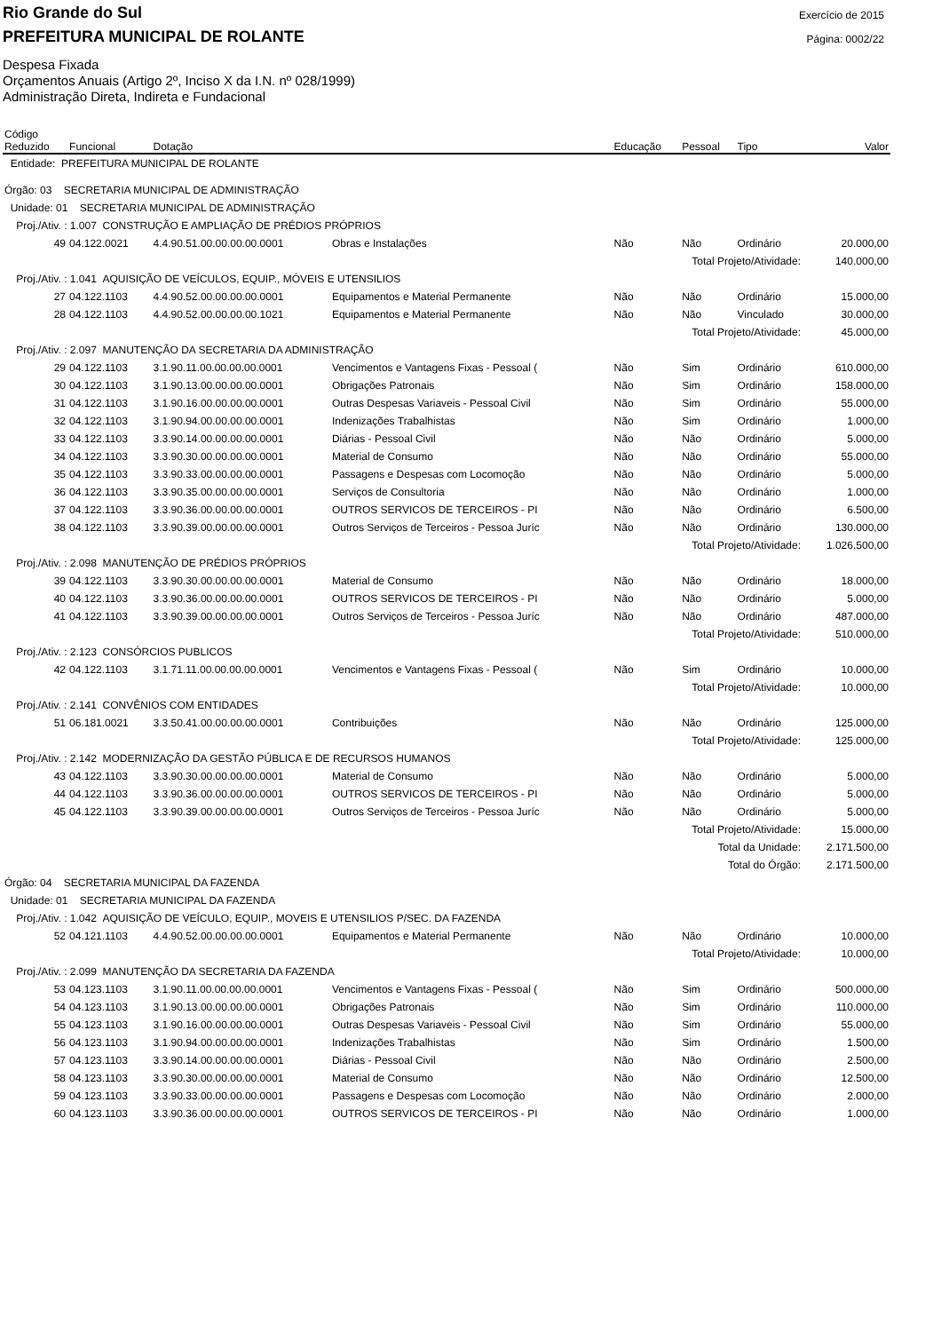Rio Grande do Sul
PREFEITURA MUNICIPAL DE ROLANTE
Exercício de 2015
Página: 0002/22
Despesa Fixada
Orçamentos Anuais (Artigo 2º, Inciso X da I.N. nº 028/1999)
Administração Direta, Indireta e Fundacional
| Código Reduzido | Funcional | Dotação | | Educação | Pessoal | Tipo | Valor |
| --- | --- | --- | --- | --- | --- | --- | --- |
| Entidade: PREFEITURA MUNICIPAL DE ROLANTE | | | | | | | |
| Órgão: 03 SECRETARIA MUNICIPAL DE ADMINISTRAÇÃO | | | | | | | |
| Unidade: 01 SECRETARIA MUNICIPAL DE ADMINISTRAÇÃO | | | | | | | |
| Proj./Ativ. : 1.007 CONSTRUÇÃO E AMPLIAÇÃO DE PRÉDIOS PRÓPRIOS | | | | | | | |
| 49 | 04.122.0021 | 4.4.90.51.00.00.00.00.0001 | Obras e Instalações | Não | Não | Ordinário | 20.000,00 |
| Total Projeto/Atividade: | | | | | | | 140.000,00 |
| Proj./Ativ. : 1.041 AQUISIÇÃO DE VEÍCULOS, EQUIP., MÓVEIS E UTENSILIOS | | | | | | | |
| 27 | 04.122.1103 | 4.4.90.52.00.00.00.00.0001 | Equipamentos e Material Permanente | Não | Não | Ordinário | 15.000,00 |
| 28 | 04.122.1103 | 4.4.90.52.00.00.00.00.1021 | Equipamentos e Material Permanente | Não | Não | Vinculado | 30.000,00 |
| Total Projeto/Atividade: | | | | | | | 45.000,00 |
| Proj./Ativ. : 2.097 MANUTENÇÃO DA SECRETARIA DA ADMINISTRAÇÃO | | | | | | | |
| 29 | 04.122.1103 | 3.1.90.11.00.00.00.00.0001 | Vencimentos e Vantagens Fixas - Pessoal ( | Não | Sim | Ordinário | 610.000,00 |
| 30 | 04.122.1103 | 3.1.90.13.00.00.00.00.0001 | Obrigações Patronais | Não | Sim | Ordinário | 158.000,00 |
| 31 | 04.122.1103 | 3.1.90.16.00.00.00.00.0001 | Outras Despesas Variaveis - Pessoal Civil | Não | Sim | Ordinário | 55.000,00 |
| 32 | 04.122.1103 | 3.1.90.94.00.00.00.00.0001 | Indenizações Trabalhistas | Não | Sim | Ordinário | 1.000,00 |
| 33 | 04.122.1103 | 3.3.90.14.00.00.00.00.0001 | Diárias - Pessoal Civil | Não | Não | Ordinário | 5.000,00 |
| 34 | 04.122.1103 | 3.3.90.30.00.00.00.00.0001 | Material de Consumo | Não | Não | Ordinário | 55.000,00 |
| 35 | 04.122.1103 | 3.3.90.33.00.00.00.00.0001 | Passagens e Despesas com Locomoção | Não | Não | Ordinário | 5.000,00 |
| 36 | 04.122.1103 | 3.3.90.35.00.00.00.00.0001 | Serviços de Consultoria | Não | Não | Ordinário | 1.000,00 |
| 37 | 04.122.1103 | 3.3.90.36.00.00.00.00.0001 | OUTROS SERVICOS DE TERCEIROS - PI | Não | Não | Ordinário | 6.500,00 |
| 38 | 04.122.1103 | 3.3.90.39.00.00.00.00.0001 | Outros Serviços de Terceiros - Pessoa Juríc | Não | Não | Ordinário | 130.000,00 |
| Total Projeto/Atividade: | | | | | | | 1.026.500,00 |
| Proj./Ativ. : 2.098 MANUTENÇÃO DE PRÉDIOS PRÓPRIOS | | | | | | | |
| 39 | 04.122.1103 | 3.3.90.30.00.00.00.00.0001 | Material de Consumo | Não | Não | Ordinário | 18.000,00 |
| 40 | 04.122.1103 | 3.3.90.36.00.00.00.00.0001 | OUTROS SERVICOS DE TERCEIROS - PI | Não | Não | Ordinário | 5.000,00 |
| 41 | 04.122.1103 | 3.3.90.39.00.00.00.00.0001 | Outros Serviços de Terceiros - Pessoa Juríc | Não | Não | Ordinário | 487.000,00 |
| Total Projeto/Atividade: | | | | | | | 510.000,00 |
| Proj./Ativ. : 2.123 CONSÓRCIOS PUBLICOS | | | | | | | |
| 42 | 04.122.1103 | 3.1.71.11.00.00.00.00.0001 | Vencimentos e Vantagens Fixas - Pessoal ( | Não | Sim | Ordinário | 10.000,00 |
| Total Projeto/Atividade: | | | | | | | 10.000,00 |
| Proj./Ativ. : 2.141 CONVÊNIOS COM ENTIDADES | | | | | | | |
| 51 | 06.181.0021 | 3.3.50.41.00.00.00.00.0001 | Contribuições | Não | Não | Ordinário | 125.000,00 |
| Total Projeto/Atividade: | | | | | | | 125.000,00 |
| Proj./Ativ. : 2.142 MODERNIZAÇÃO DA GESTÃO PÚBLICA E DE RECURSOS HUMANOS | | | | | | | |
| 43 | 04.122.1103 | 3.3.90.30.00.00.00.00.0001 | Material de Consumo | Não | Não | Ordinário | 5.000,00 |
| 44 | 04.122.1103 | 3.3.90.36.00.00.00.00.0001 | OUTROS SERVICOS DE TERCEIROS - PI | Não | Não | Ordinário | 5.000,00 |
| 45 | 04.122.1103 | 3.3.90.39.00.00.00.00.0001 | Outros Serviços de Terceiros - Pessoa Juríc | Não | Não | Ordinário | 5.000,00 |
| Total Projeto/Atividade: | | | | | | | 15.000,00 |
| Total da Unidade: | | | | | | | 2.171.500,00 |
| Total do Órgão: | | | | | | | 2.171.500,00 |
| Órgão: 04 SECRETARIA MUNICIPAL DA FAZENDA | | | | | | | |
| Unidade: 01 SECRETARIA MUNICIPAL DA FAZENDA | | | | | | | |
| Proj./Ativ. : 1.042 AQUISIÇÃO DE VEÍCULO, EQUIP., MOVEIS E UTENSILIOS P/SEC. DA FAZENDA | | | | | | | |
| 52 | 04.121.1103 | 4.4.90.52.00.00.00.00.0001 | Equipamentos e Material Permanente | Não | Não | Ordinário | 10.000,00 |
| Total Projeto/Atividade: | | | | | | | 10.000,00 |
| Proj./Ativ. : 2.099 MANUTENÇÃO DA SECRETARIA DA FAZENDA | | | | | | | |
| 53 | 04.123.1103 | 3.1.90.11.00.00.00.00.0001 | Vencimentos e Vantagens Fixas - Pessoal ( | Não | Sim | Ordinário | 500.000,00 |
| 54 | 04.123.1103 | 3.1.90.13.00.00.00.00.0001 | Obrigações Patronais | Não | Sim | Ordinário | 110.000,00 |
| 55 | 04.123.1103 | 3.1.90.16.00.00.00.00.0001 | Outras Despesas Variaveis - Pessoal Civil | Não | Sim | Ordinário | 55.000,00 |
| 56 | 04.123.1103 | 3.1.90.94.00.00.00.00.0001 | Indenizações Trabalhistas | Não | Sim | Ordinário | 1.500,00 |
| 57 | 04.123.1103 | 3.3.90.14.00.00.00.00.0001 | Diárias - Pessoal Civil | Não | Não | Ordinário | 2.500,00 |
| 58 | 04.123.1103 | 3.3.90.30.00.00.00.00.0001 | Material de Consumo | Não | Não | Ordinário | 12.500,00 |
| 59 | 04.123.1103 | 3.3.90.33.00.00.00.00.0001 | Passagens e Despesas com Locomoção | Não | Não | Ordinário | 2.000,00 |
| 60 | 04.123.1103 | 3.3.90.36.00.00.00.00.0001 | OUTROS SERVICOS DE TERCEIROS - PI | Não | Não | Ordinário | 1.000,00 |